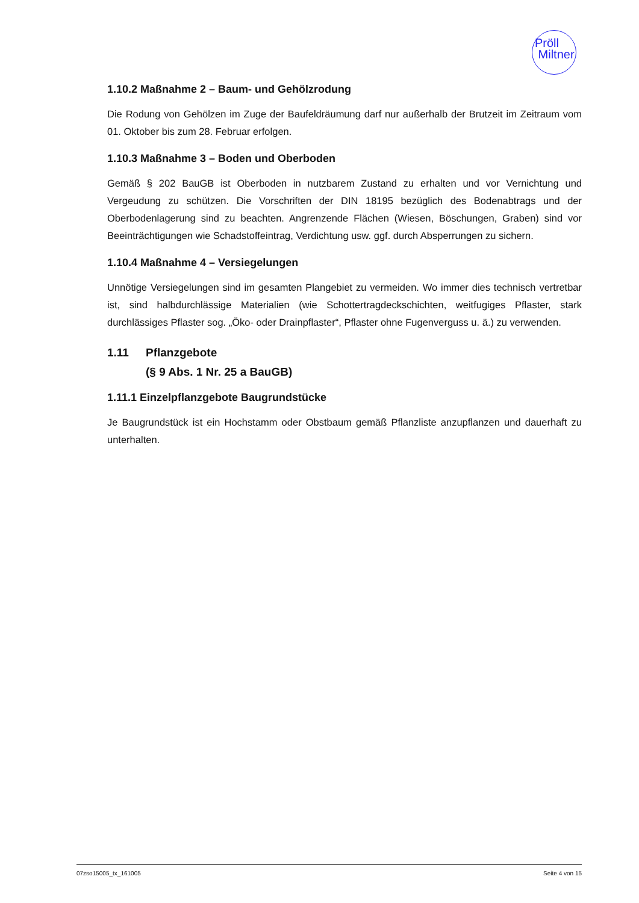Pröll
Miltner
1.10.2 Maßnahme 2 – Baum- und Gehölzrodung
Die Rodung von Gehölzen im Zuge der Baufeldräumung darf nur außerhalb der Brutzeit im Zeitraum vom 01. Oktober bis zum 28. Februar erfolgen.
1.10.3 Maßnahme 3 – Boden und Oberboden
Gemäß § 202 BauGB ist Oberboden in nutzbarem Zustand zu erhalten und vor Vernichtung und Vergeudung zu schützen. Die Vorschriften der DIN 18195 bezüglich des Bodenabtrags und der Oberbodenlagerung sind zu beachten. Angrenzende Flächen (Wiesen, Böschungen, Graben) sind vor Beeinträchtigungen wie Schadstoffeintrag, Verdichtung usw. ggf. durch Absperrungen zu sichern.
1.10.4 Maßnahme 4 – Versiegelungen
Unnötige Versiegelungen sind im gesamten Plangebiet zu vermeiden. Wo immer dies technisch vertretbar ist, sind halbdurchlässige Materialien (wie Schottertragdeckschichten, weitfugiges Pflaster, stark durchlässiges Pflaster sog. „Öko- oder Drainpflaster“, Pflaster ohne Fugenverguss u. ä.) zu verwenden.
1.11 Pflanzgebote
(§ 9 Abs. 1 Nr. 25 a BauGB)
1.11.1 Einzelpflanzgebote Baugrundstücke
Je Baugrundstück ist ein Hochstamm oder Obstbaum gemäß Pflanzliste anzupflanzen und dauerhaft zu unterhalten.
07zso15005_tx_161005 Seite 4 von 15